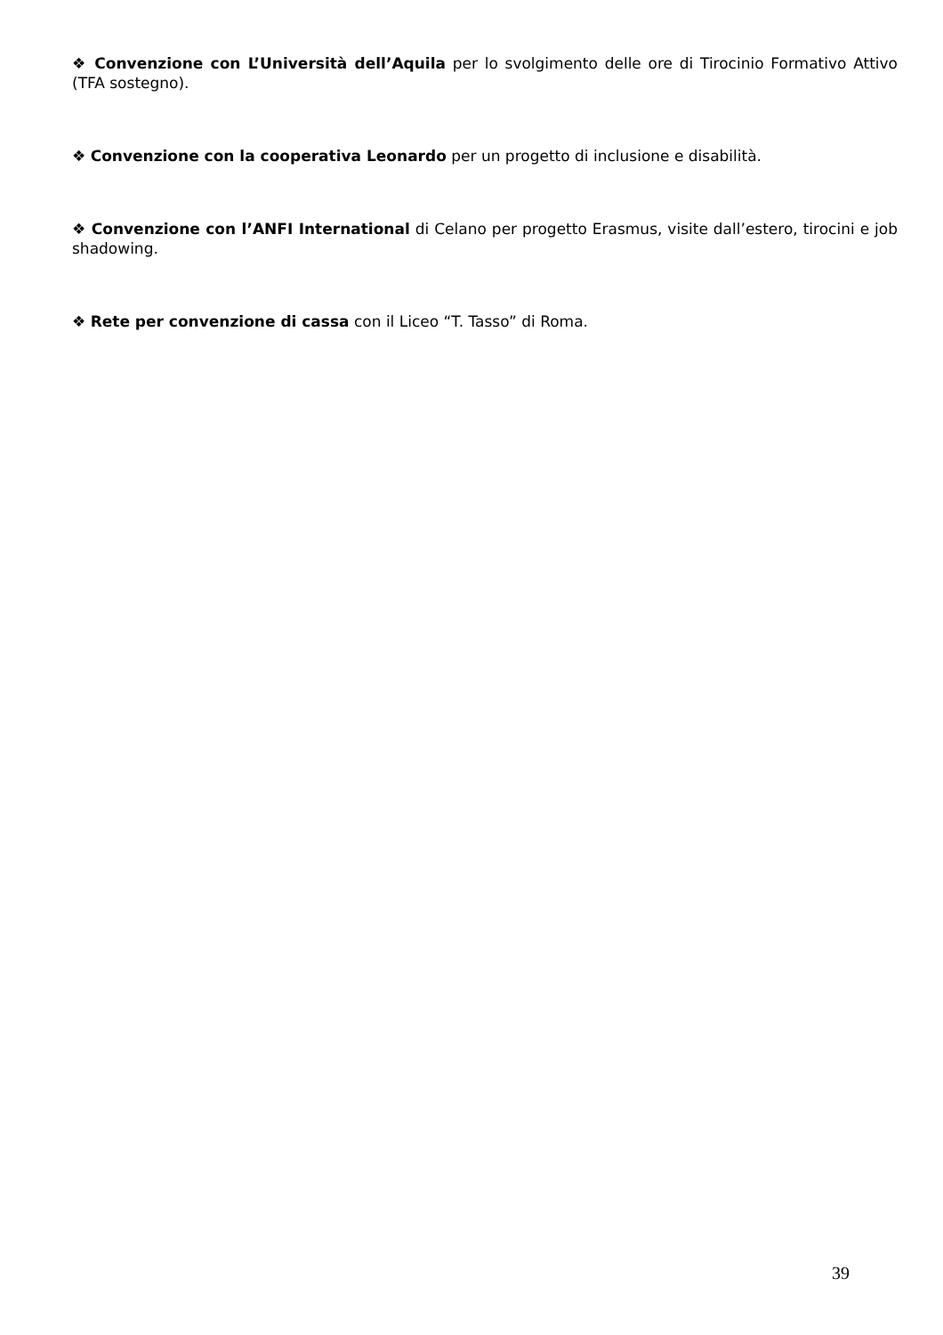❖ Convenzione con L’Università dell’Aquila per lo svolgimento delle ore di Tirocinio Formativo Attivo (TFA sostegno).
❖ Convenzione con la cooperativa Leonardo per un progetto di inclusione e disabilità.
❖ Convenzione con l’ANFI International di Celano per progetto Erasmus, visite dall’estero, tirocini e job shadowing.
❖ Rete per convenzione di cassa con il Liceo “T. Tasso” di Roma.
39